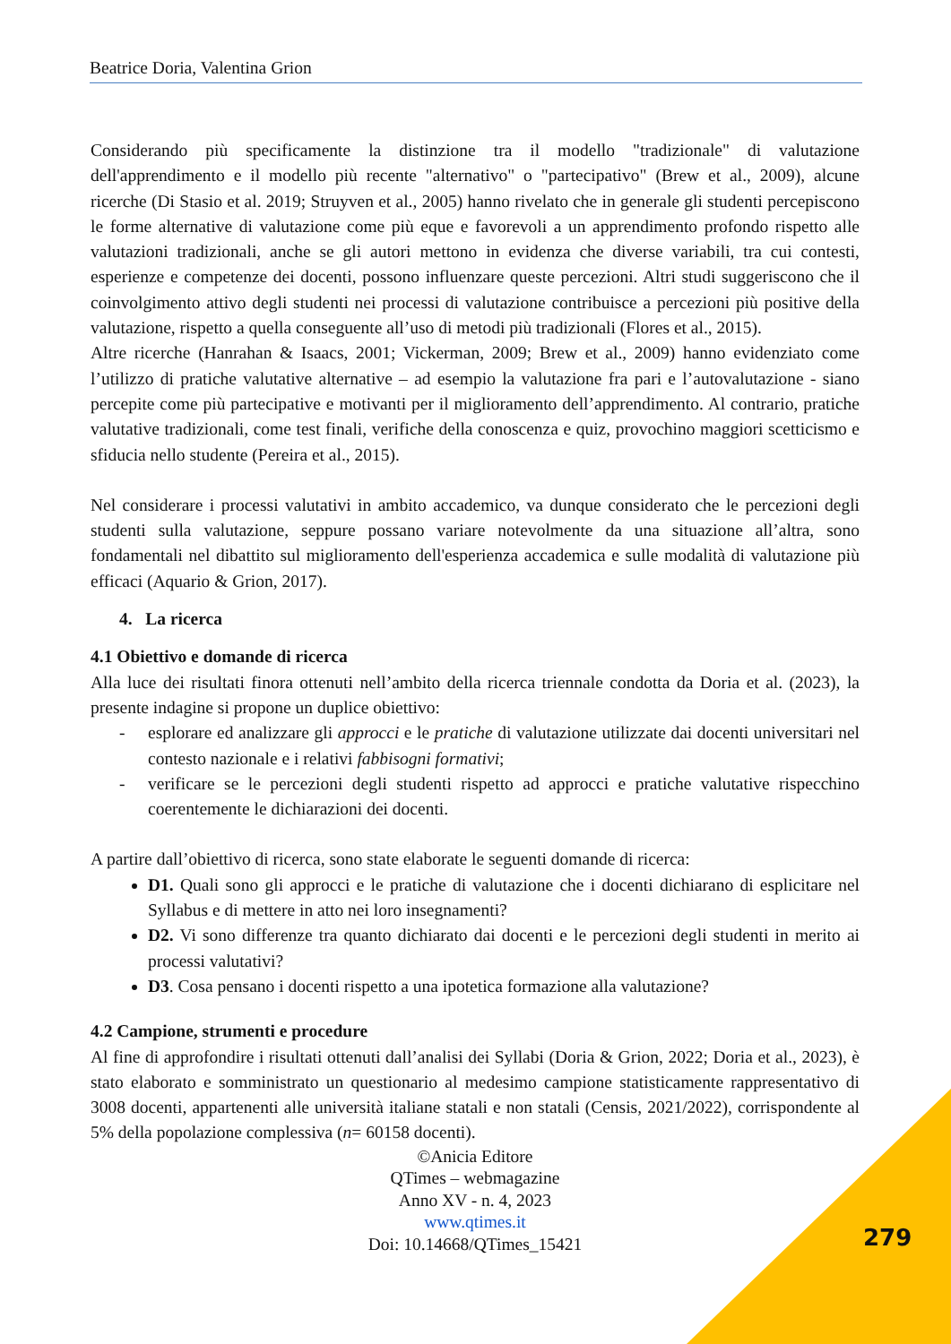Beatrice Doria, Valentina Grion
Considerando più specificamente la distinzione tra il modello "tradizionale" di valutazione dell'apprendimento e il modello più recente "alternativo" o "partecipativo" (Brew et al., 2009), alcune ricerche (Di Stasio et al. 2019; Struyven et al., 2005) hanno rivelato che in generale gli studenti percepiscono le forme alternative di valutazione come più eque e favorevoli a un apprendimento profondo rispetto alle valutazioni tradizionali, anche se gli autori mettono in evidenza che diverse variabili, tra cui contesti, esperienze e competenze dei docenti, possono influenzare queste percezioni. Altri studi suggeriscono che il coinvolgimento attivo degli studenti nei processi di valutazione contribuisce a percezioni più positive della valutazione, rispetto a quella conseguente all’uso di metodi più tradizionali (Flores et al., 2015).
Altre ricerche (Hanrahan & Isaacs, 2001; Vickerman, 2009; Brew et al., 2009) hanno evidenziato come l’utilizzo di pratiche valutative alternative – ad esempio la valutazione fra pari e l’autovalutazione - siano percepite come più partecipative e motivanti per il miglioramento dell’apprendimento. Al contrario, pratiche valutative tradizionali, come test finali, verifiche della conoscenza e quiz, provochino maggiori scetticismo e sfiducia nello studente (Pereira et al., 2015).
Nel considerare i processi valutativi in ambito accademico, va dunque considerato che le percezioni degli studenti sulla valutazione, seppure possano variare notevolmente da una situazione all’altra, sono fondamentali nel dibattito sul miglioramento dell'esperienza accademica e sulle modalità di valutazione più efficaci (Aquario & Grion, 2017).
4. La ricerca
4.1 Obiettivo e domande di ricerca
Alla luce dei risultati finora ottenuti nell’ambito della ricerca triennale condotta da Doria et al. (2023), la presente indagine si propone un duplice obiettivo:
- esplorare ed analizzare gli approcci e le pratiche di valutazione utilizzate dai docenti universitari nel contesto nazionale e i relativi fabbisogni formativi;
- verificare se le percezioni degli studenti rispetto ad approcci e pratiche valutative rispecchino coerentemente le dichiarazioni dei docenti.
A partire dall’obiettivo di ricerca, sono state elaborate le seguenti domande di ricerca:
D1. Quali sono gli approcci e le pratiche di valutazione che i docenti dichiarano di esplicitare nel Syllabus e di mettere in atto nei loro insegnamenti?
D2. Vi sono differenze tra quanto dichiarato dai docenti e le percezioni degli studenti in merito ai processi valutativi?
D3. Cosa pensano i docenti rispetto a una ipotetica formazione alla valutazione?
4.2 Campione, strumenti e procedure
Al fine di approfondire i risultati ottenuti dall’analisi dei Syllabi (Doria & Grion, 2022; Doria et al., 2023), è stato elaborato e somministrato un questionario al medesimo campione statisticamente rappresentativo di 3008 docenti, appartenenti alle università italiane statali e non statali (Censis, 2021/2022), corrispondente al 5% della popolazione complessiva (n= 60158 docenti).
©Anicia Editore
QTimes – webmagazine
Anno XV - n. 4, 2023
www.qtimes.it
Doi: 10.14668/QTimes_15421
279